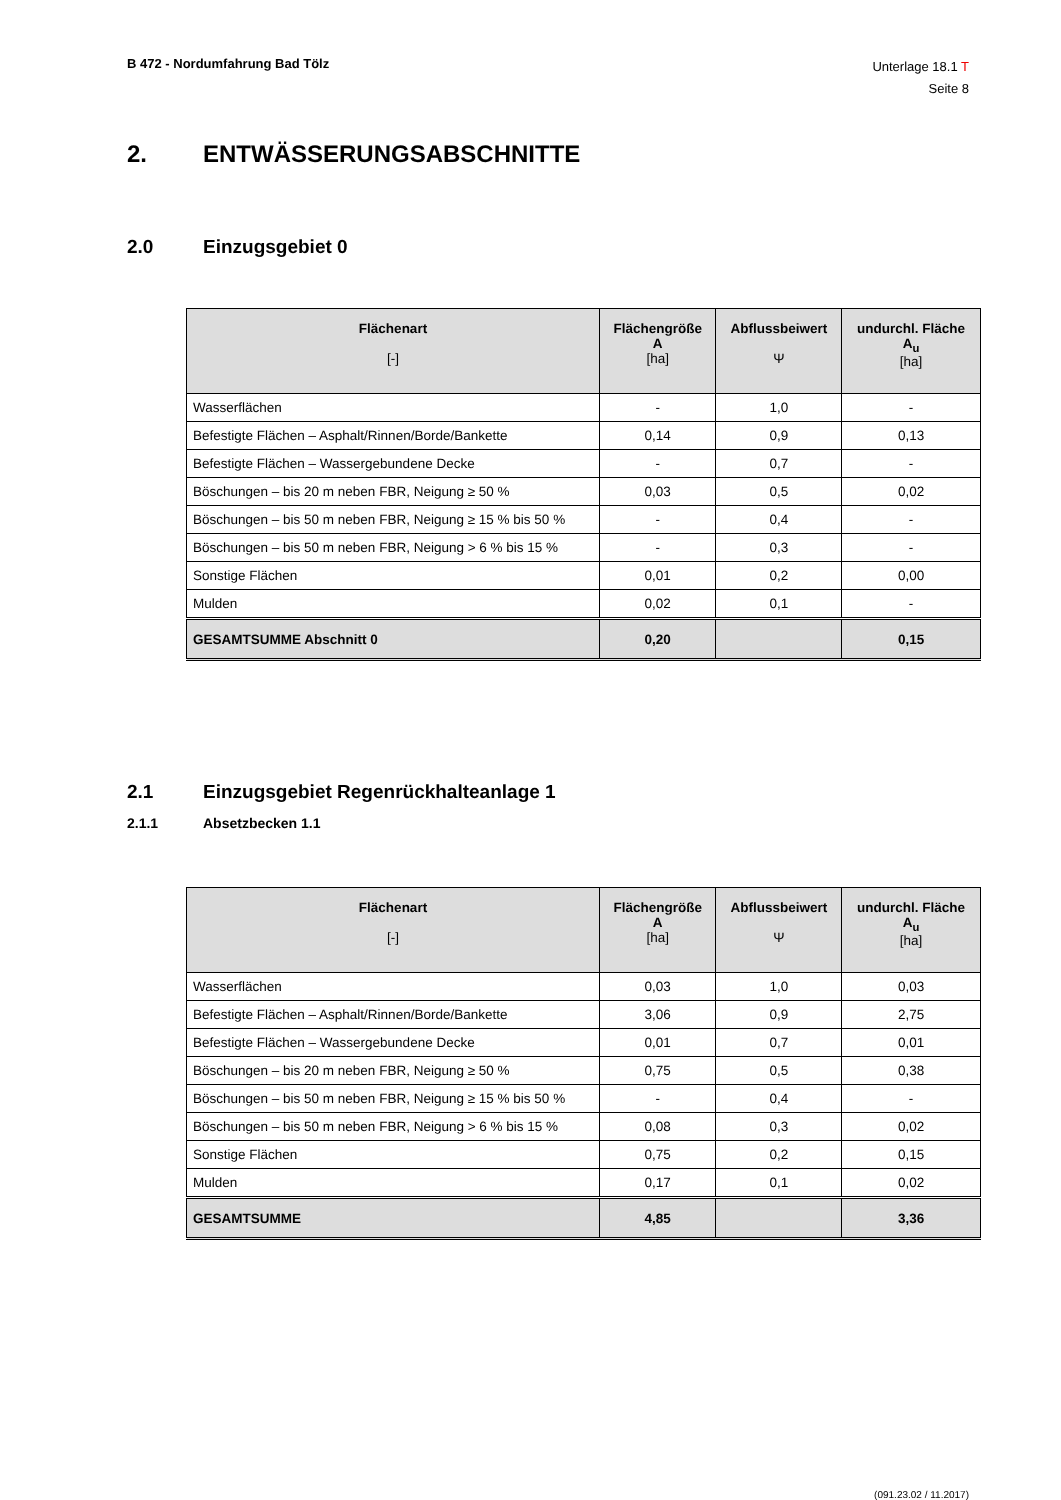B 472 - Nordumfahrung Bad Tölz
Unterlage 18.1 T
Seite 8
2. ENTWÄSSERUNGSABSCHNITTE
2.0 Einzugsgebiet 0
| Flächenart [-] | Flächengröße A [ha] | Abflussbeiwert Ψ | undurchl. Fläche A<sub>u</sub> [ha] |
| --- | --- | --- | --- |
| Wasserflächen | - | 1,0 | - |
| Befestigte Flächen – Asphalt/Rinnen/Borde/Bankette | 0,14 | 0,9 | 0,13 |
| Befestigte Flächen – Wassergebundene Decke | - | 0,7 | - |
| Böschungen – bis 20 m neben FBR, Neigung ≥ 50 % | 0,03 | 0,5 | 0,02 |
| Böschungen – bis 50 m neben FBR, Neigung ≥ 15 % bis 50 % | - | 0,4 | - |
| Böschungen – bis 50 m neben FBR, Neigung > 6 % bis 15 % | - | 0,3 | - |
| Sonstige Flächen | 0,01 | 0,2 | 0,00 |
| Mulden | 0,02 | 0,1 | - |
| GESAMTSUMME Abschnitt 0 | 0,20 | | 0,15 |
2.1 Einzugsgebiet Regenrückhalteanlage 1
2.1.1 Absetzbecken 1.1
| Flächenart [-] | Flächengröße A [ha] | Abflussbeiwert Ψ | undurchl. Fläche A<sub>u</sub> [ha] |
| --- | --- | --- | --- |
| Wasserflächen | 0,03 | 1,0 | 0,03 |
| Befestigte Flächen – Asphalt/Rinnen/Borde/Bankette | 3,06 | 0,9 | 2,75 |
| Befestigte Flächen – Wassergebundene Decke | 0,01 | 0,7 | 0,01 |
| Böschungen – bis 20 m neben FBR, Neigung ≥ 50 % | 0,75 | 0,5 | 0,38 |
| Böschungen – bis 50 m neben FBR, Neigung ≥ 15 % bis 50 % | - | 0,4 | - |
| Böschungen – bis 50 m neben FBR, Neigung > 6 % bis 15 % | 0,08 | 0,3 | 0,02 |
| Sonstige Flächen | 0,75 | 0,2 | 0,15 |
| Mulden | 0,17 | 0,1 | 0,02 |
| GESAMTSUMME | 4,85 | | 3,36 |
(091.23.02 / 11.2017)